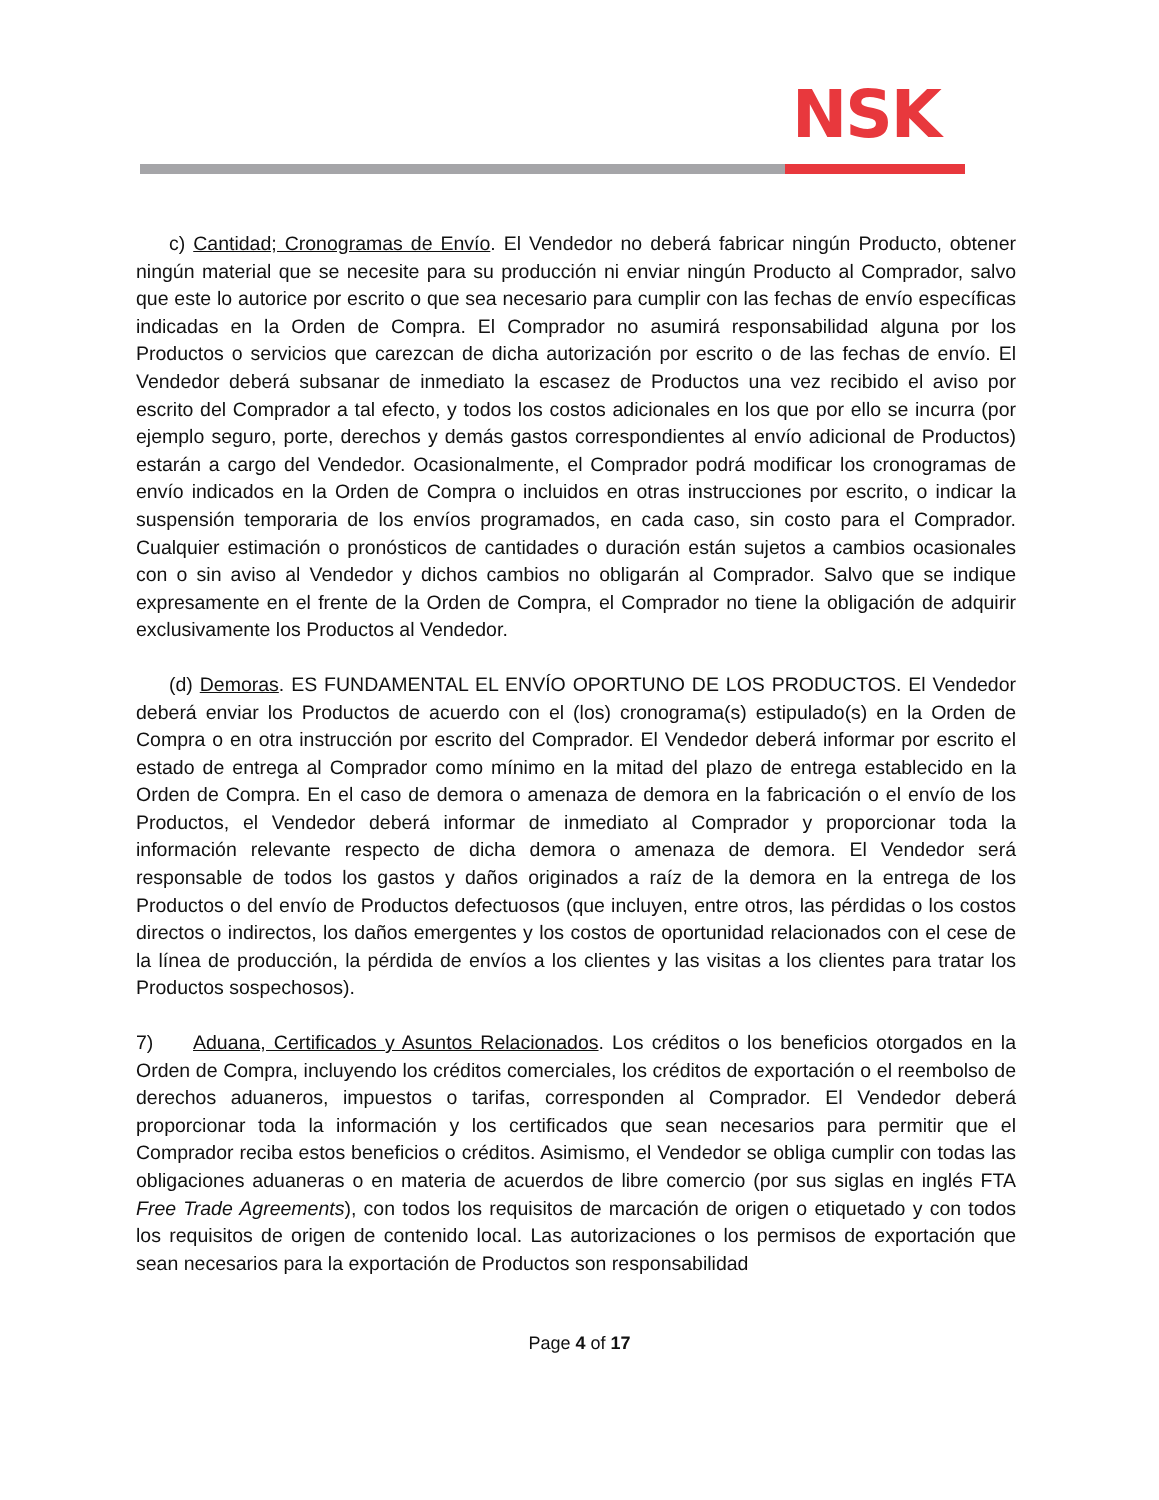NSK
c) Cantidad; Cronogramas de Envío. El Vendedor no deberá fabricar ningún Producto, obtener ningún material que se necesite para su producción ni enviar ningún Producto al Comprador, salvo que este lo autorice por escrito o que sea necesario para cumplir con las fechas de envío específicas indicadas en la Orden de Compra. El Comprador no asumirá responsabilidad alguna por los Productos o servicios que carezcan de dicha autorización por escrito o de las fechas de envío. El Vendedor deberá subsanar de inmediato la escasez de Productos una vez recibido el aviso por escrito del Comprador a tal efecto, y todos los costos adicionales en los que por ello se incurra (por ejemplo seguro, porte, derechos y demás gastos correspondientes al envío adicional de Productos) estarán a cargo del Vendedor. Ocasionalmente, el Comprador podrá modificar los cronogramas de envío indicados en la Orden de Compra o incluidos en otras instrucciones por escrito, o indicar la suspensión temporaria de los envíos programados, en cada caso, sin costo para el Comprador. Cualquier estimación o pronósticos de cantidades o duración están sujetos a cambios ocasionales con o sin aviso al Vendedor y dichos cambios no obligarán al Comprador. Salvo que se indique expresamente en el frente de la Orden de Compra, el Comprador no tiene la obligación de adquirir exclusivamente los Productos al Vendedor.
(d) Demoras. ES FUNDAMENTAL EL ENVÍO OPORTUNO DE LOS PRODUCTOS. El Vendedor deberá enviar los Productos de acuerdo con el (los) cronograma(s) estipulado(s) en la Orden de Compra o en otra instrucción por escrito del Comprador. El Vendedor deberá informar por escrito el estado de entrega al Comprador como mínimo en la mitad del plazo de entrega establecido en la Orden de Compra. En el caso de demora o amenaza de demora en la fabricación o el envío de los Productos, el Vendedor deberá informar de inmediato al Comprador y proporcionar toda la información relevante respecto de dicha demora o amenaza de demora. El Vendedor será responsable de todos los gastos y daños originados a raíz de la demora en la entrega de los Productos o del envío de Productos defectuosos (que incluyen, entre otros, las pérdidas o los costos directos o indirectos, los daños emergentes y los costos de oportunidad relacionados con el cese de la línea de producción, la pérdida de envíos a los clientes y las visitas a los clientes para tratar los Productos sospechosos).
7) Aduana, Certificados y Asuntos Relacionados. Los créditos o los beneficios otorgados en la Orden de Compra, incluyendo los créditos comerciales, los créditos de exportación o el reembolso de derechos aduaneros, impuestos o tarifas, corresponden al Comprador. El Vendedor deberá proporcionar toda la información y los certificados que sean necesarios para permitir que el Comprador reciba estos beneficios o créditos. Asimismo, el Vendedor se obliga cumplir con todas las obligaciones aduaneras o en materia de acuerdos de libre comercio (por sus siglas en inglés FTA Free Trade Agreements), con todos los requisitos de marcación de origen o etiquetado y con todos los requisitos de origen de contenido local. Las autorizaciones o los permisos de exportación que sean necesarios para la exportación de Productos son responsabilidad
Page 4 of 17